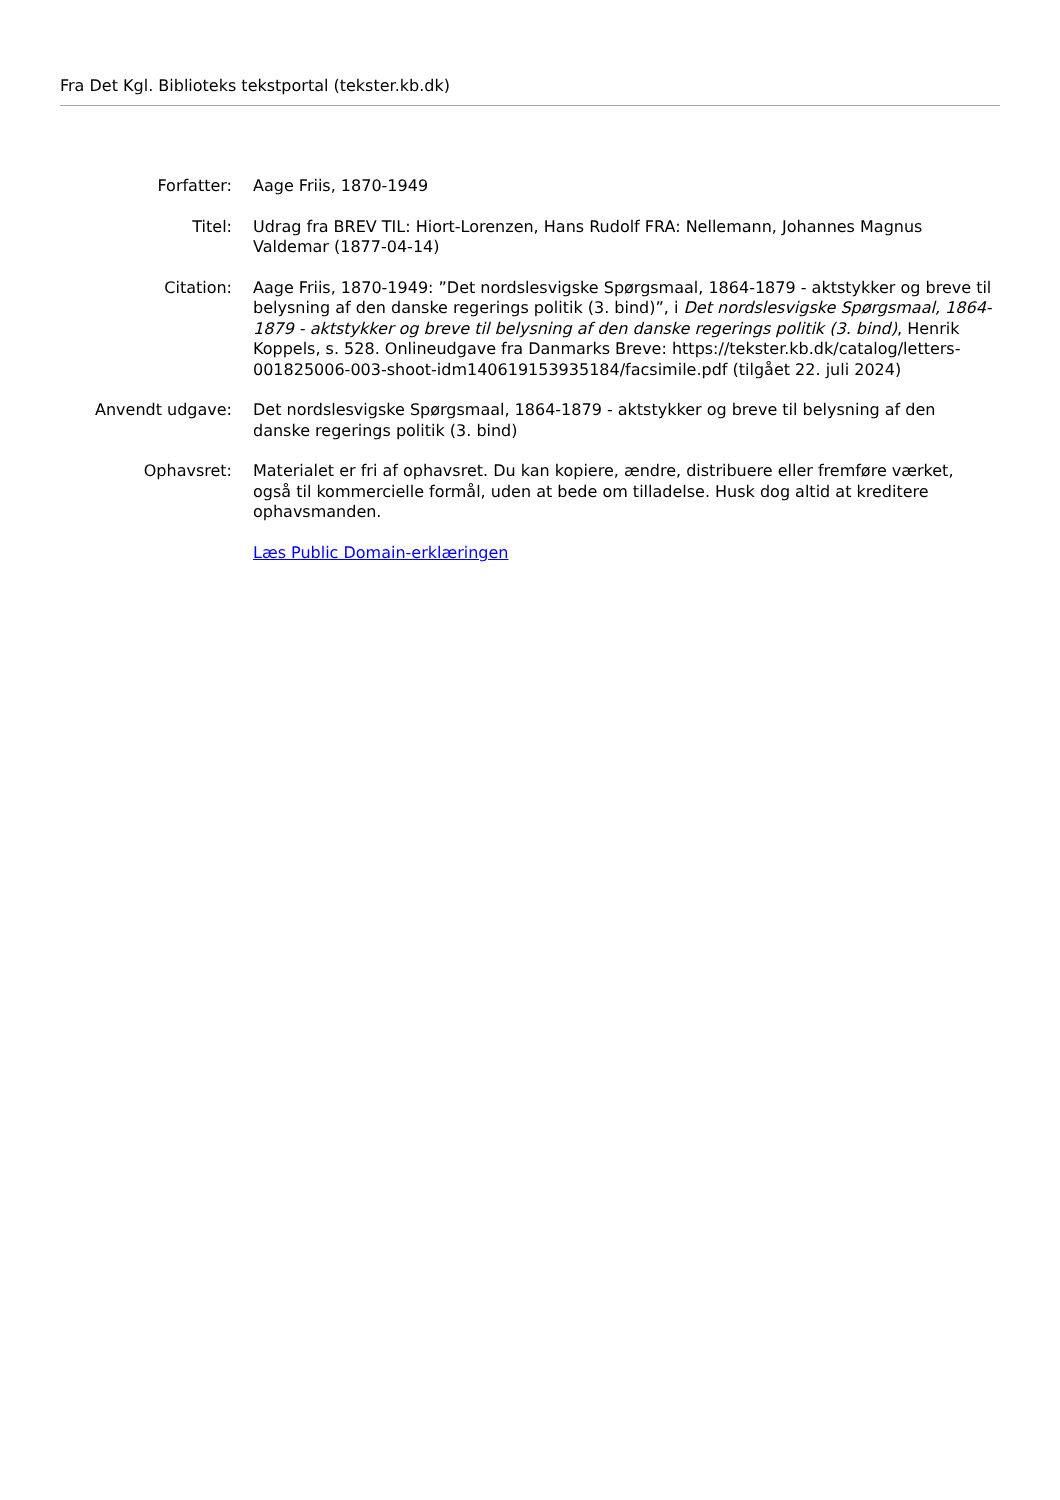Fra Det Kgl. Biblioteks tekstportal (tekster.kb.dk)
Forfatter: Aage Friis, 1870-1949
Titel: Udrag fra BREV TIL: Hiort-Lorenzen, Hans Rudolf FRA: Nellemann, Johannes Magnus Valdemar (1877-04-14)
Citation: Aage Friis, 1870-1949: ”Det nordslesvigske Spørgsmaal, 1864-1879 - aktstykker og breve til belysning af den danske regerings politik (3. bind)”, i Det nordslesvigske Spørgsmaal, 1864-1879 - aktstykker og breve til belysning af den danske regerings politik (3. bind), Henrik Koppels, s. 528. Onlineudgave fra Danmarks Breve: https://tekster.kb.dk/catalog/letters-001825006-003-shoot-idm140619153935184/facsimile.pdf (tilgået 22. juli 2024)
Anvendt udgave: Det nordslesvigske Spørgsmaal, 1864-1879 - aktstykker og breve til belysning af den danske regerings politik (3. bind)
Ophavsret: Materialet er fri af ophavsret. Du kan kopiere, ændre, distribuere eller fremføre værket, også til kommercielle formål, uden at bede om tilladelse. Husk dog altid at kreditere ophavsmanden.
Læs Public Domain-erklæringen